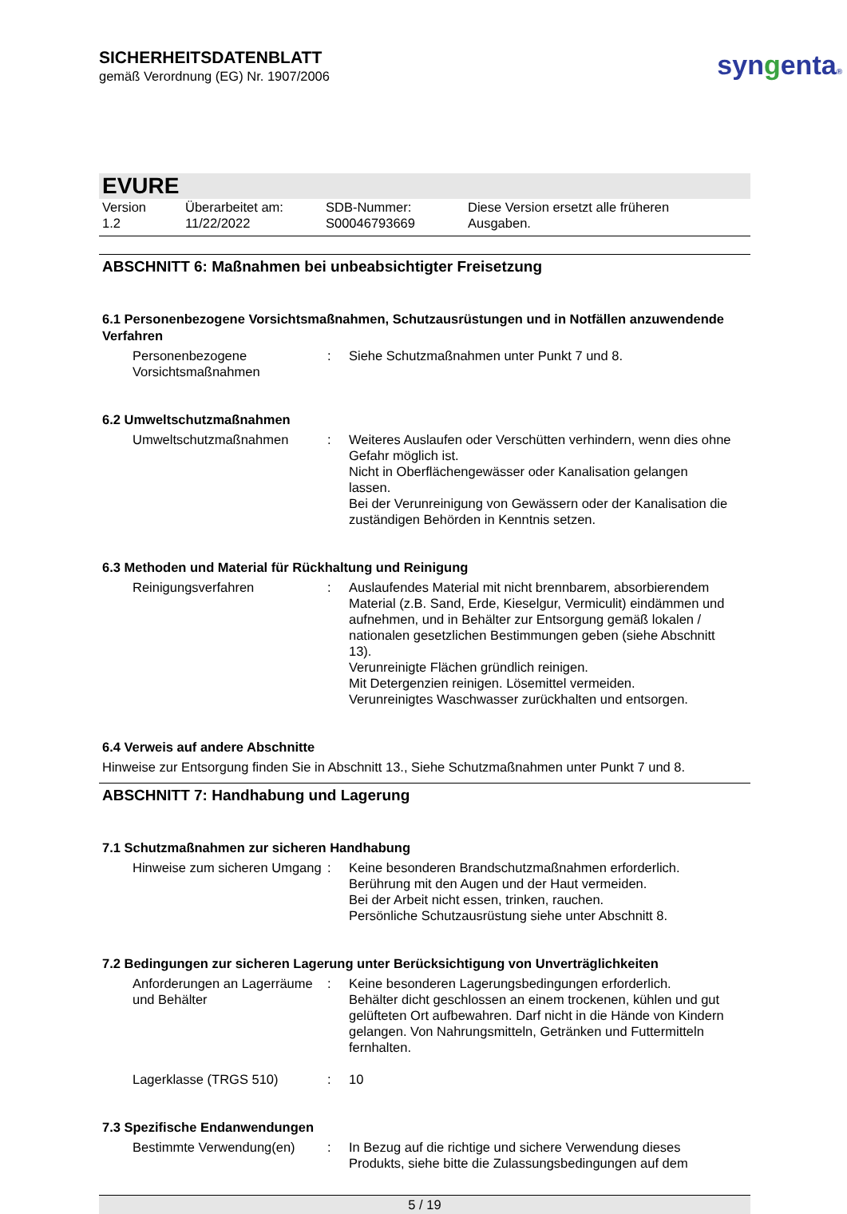SICHERHEITSDATENBLATT
gemäß Verordnung (EG) Nr. 1907/2006
syngenta®
EVURE
Version
1.2
Überarbeitet am:
11/22/2022
SDB-Nummer:
S00046793669
Diese Version ersetzt alle früheren
Ausgaben.
ABSCHNITT 6: Maßnahmen bei unbeabsichtigter Freisetzung
6.1 Personenbezogene Vorsichtsmaßnahmen, Schutzausrüstungen und in Notfällen anzuwendende Verfahren
Personenbezogene Vorsichtsmaßnahmen
: Siehe Schutzmaßnahmen unter Punkt 7 und 8.
6.2 Umweltschutzmaßnahmen
Umweltschutzmaßnahmen : Weiteres Auslaufen oder Verschütten verhindern, wenn dies ohne Gefahr möglich ist.
Nicht in Oberflächengewässer oder Kanalisation gelangen lassen.
Bei der Verunreinigung von Gewässern oder der Kanalisation die zuständigen Behörden in Kenntnis setzen.
6.3 Methoden und Material für Rückhaltung und Reinigung
Reinigungsverfahren : Auslaufendes Material mit nicht brennbarem, absorbierendem Material (z.B. Sand, Erde, Kieselgur, Vermiculit) eindämmen und aufnehmen, und in Behälter zur Entsorgung gemäß lokalen / nationalen gesetzlichen Bestimmungen geben (siehe Abschnitt 13).
Verunreinigte Flächen gründlich reinigen.
Mit Detergenzien reinigen. Lösemittel vermeiden.
Verunreinigtes Waschwasser zurückhalten und entsorgen.
6.4 Verweis auf andere Abschnitte
Hinweise zur Entsorgung finden Sie in Abschnitt 13., Siehe Schutzmaßnahmen unter Punkt 7 und 8.
ABSCHNITT 7: Handhabung und Lagerung
7.1 Schutzmaßnahmen zur sicheren Handhabung
Hinweise zum sicheren Umgang
: Keine besonderen Brandschutzmaßnahmen erforderlich.
Berührung mit den Augen und der Haut vermeiden.
Bei der Arbeit nicht essen, trinken, rauchen.
Persönliche Schutzausrüstung siehe unter Abschnitt 8.
7.2 Bedingungen zur sicheren Lagerung unter Berücksichtigung von Unverträglichkeiten
Anforderungen an Lagerräume und Behälter
: Keine besonderen Lagerungsbedingungen erforderlich.
Behälter dicht geschlossen an einem trockenen, kühlen und gut gelüfteten Ort aufbewahren. Darf nicht in die Hände von Kindern gelangen. Von Nahrungsmitteln, Getränken und Futtermitteln fernhalten.
Lagerklasse (TRGS 510) : 10
7.3 Spezifische Endanwendungen
Bestimmte Verwendung(en) : In Bezug auf die richtige und sichere Verwendung dieses Produkts, siehe bitte die Zulassungsbedingungen auf dem
5 / 19